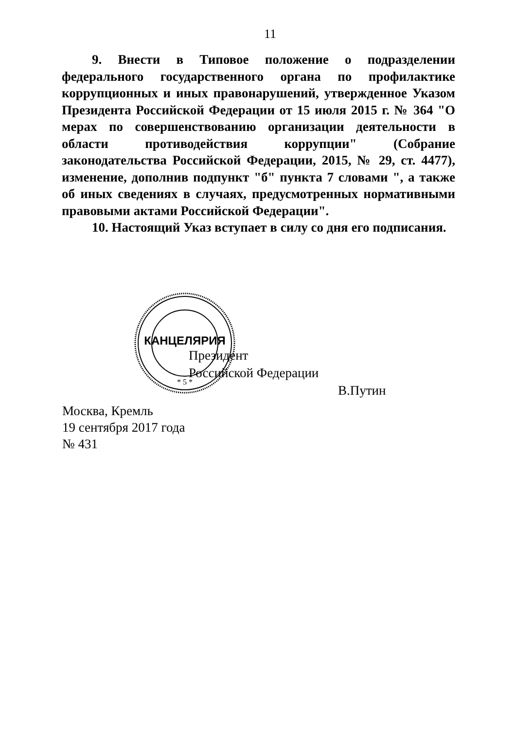11
9. Внести в Типовое положение о подразделении федерального государственного органа по профилактике коррупционных и иных правонарушений, утвержденное Указом Президента Российской Федерации от 15 июля 2015 г. № 364 "О мерах по совершенствованию организации деятельности в области противодействия коррупции" (Собрание законодательства Российской Федерации, 2015, № 29, ст. 4477), изменение, дополнив подпункт "б" пункта 7 словами ", а также об иных сведениях в случаях, предусмотренных нормативными правовыми актами Российской Федерации".
10. Настоящий Указ вступает в силу со дня его подписания.
КАНЦЕЛЯРИЯ
* 5 *
Президент
Российской Федерации В.Путин
Москва, Кремль
19 сентября 2017 года
№ 431